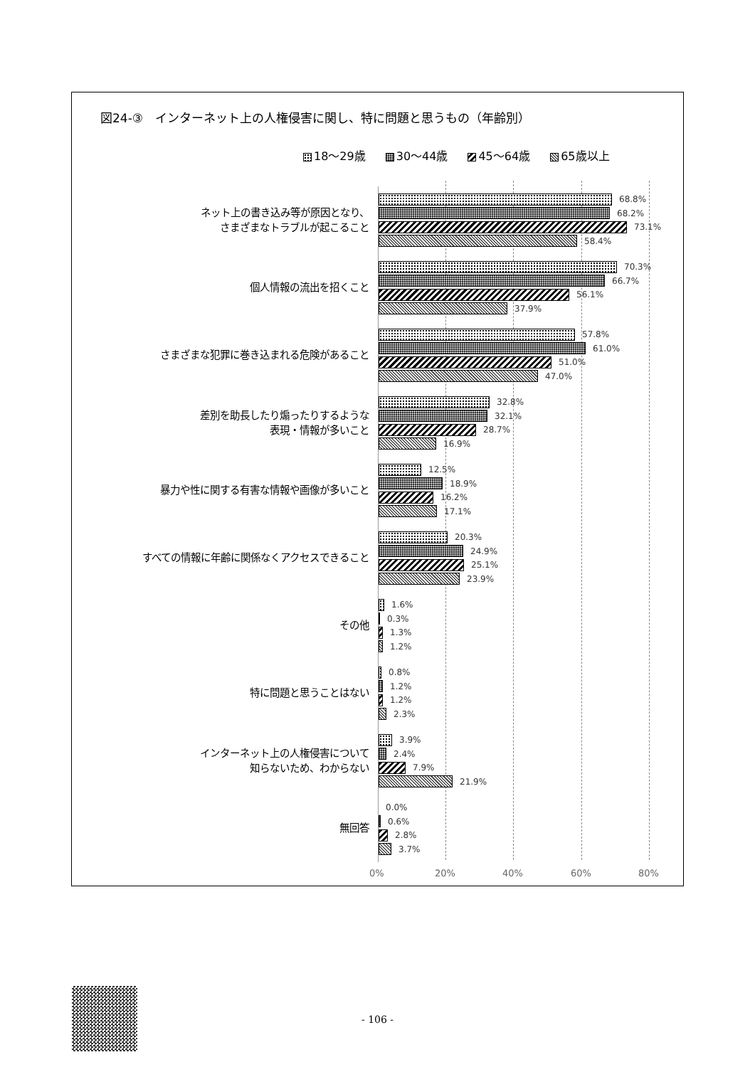図24-③　インターネット上の人権侵害に関し、特に問題と思うもの（年齢別）
18～29歳 30～44歳 45～64歳 65歳以上
ネット上の書き込み等が原因となり、
さまざまなトラブルが起こること
68.8%
68.2%
73.1%
58.4%
個人情報の流出を招くこと
70.3%
66.7%
56.1%
37.9%
さまざまな犯罪に巻き込まれる危険があること
57.8%
61.0%
51.0%
47.0%
差別を助長したり煽ったりするような
表現・情報が多いこと
32.8%
32.1%
28.7%
16.9%
暴力や性に関する有害な情報や画像が多いこと
12.5%
18.9%
16.2%
17.1%
すべての情報に年齢に関係なくアクセスできること
20.3%
24.9%
25.1%
23.9%
その他
1.6%
0.3%
1.3%
1.2%
特に問題と思うことはない
0.8%
1.2%
1.2%
2.3%
インターネット上の人権侵害について
知らないため、わからない
3.9%
2.4%
7.9%
21.9%
無回答
0.0%
0.6%
2.8%
3.7%
0% 20% 40% 60% 80%
- 106 -